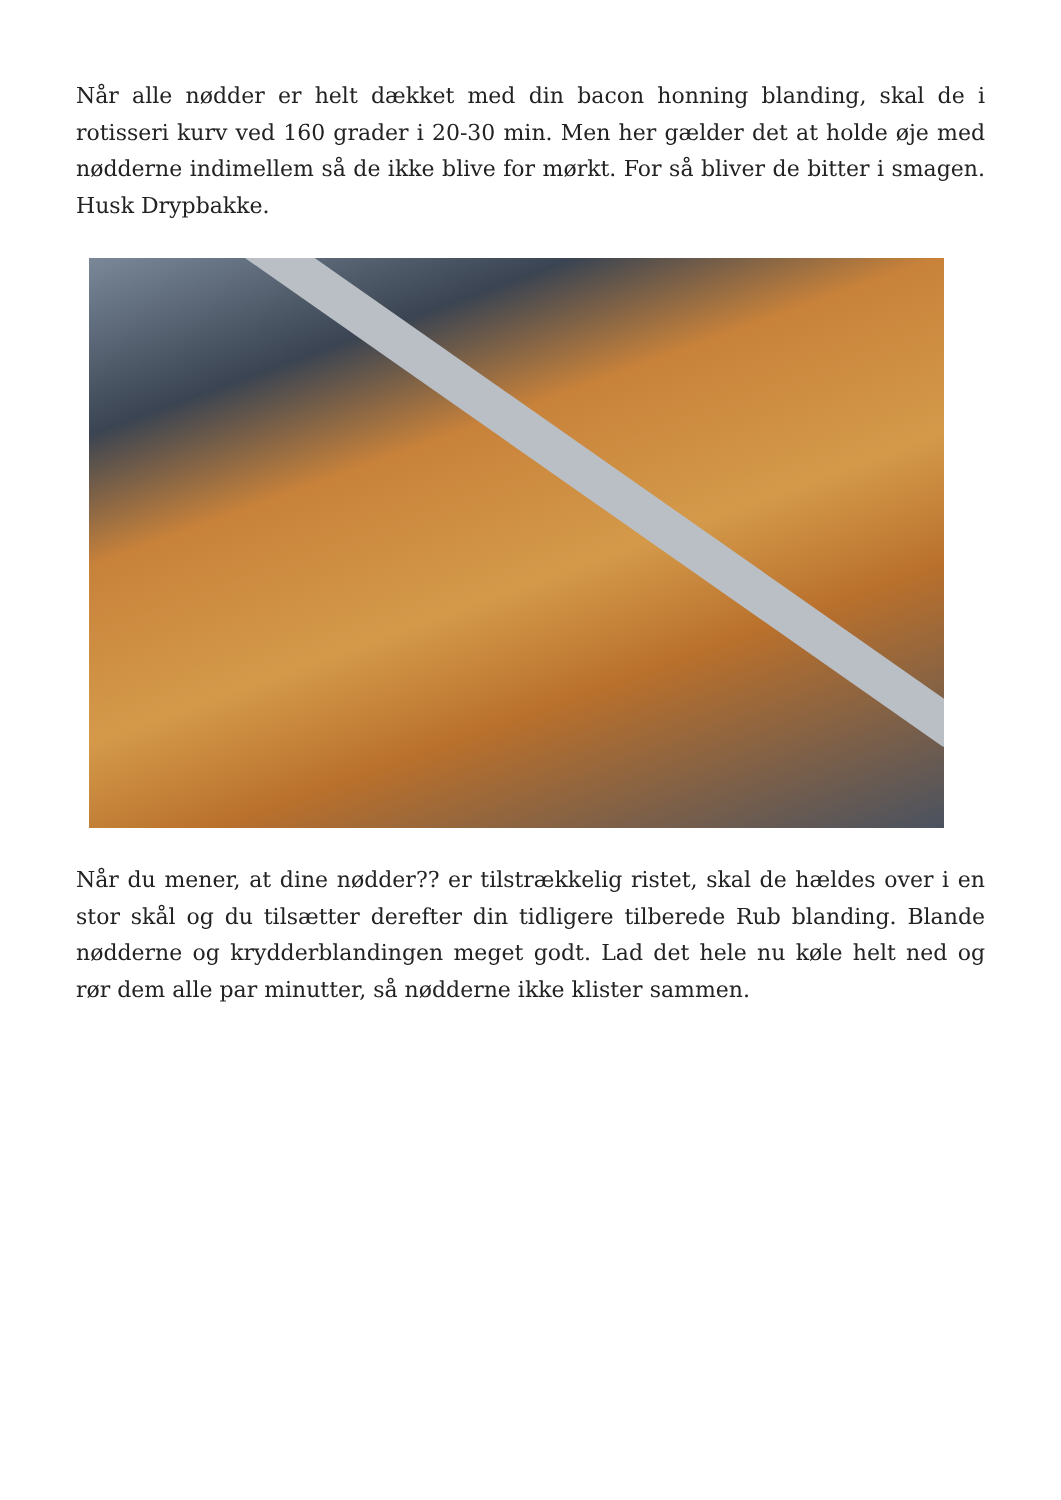Når alle nødder er helt dækket med din bacon honning blanding, skal de i rotisseri kurv ved 160 grader i 20-30 min. Men her gælder det at holde øje med nødderne indimellem så de ikke blive for mørkt. For så bliver de bitter i smagen. Husk Drypbakke.
Når du mener, at dine nødder?? er tilstrækkelig ristet, skal de hældes over i en stor skål og du tilsætter derefter din tidligere tilberede Rub blanding. Blande nødderne og krydderblandingen meget godt. Lad det hele nu køle helt ned og rør dem alle par minutter, så nødderne ikke klister sammen.